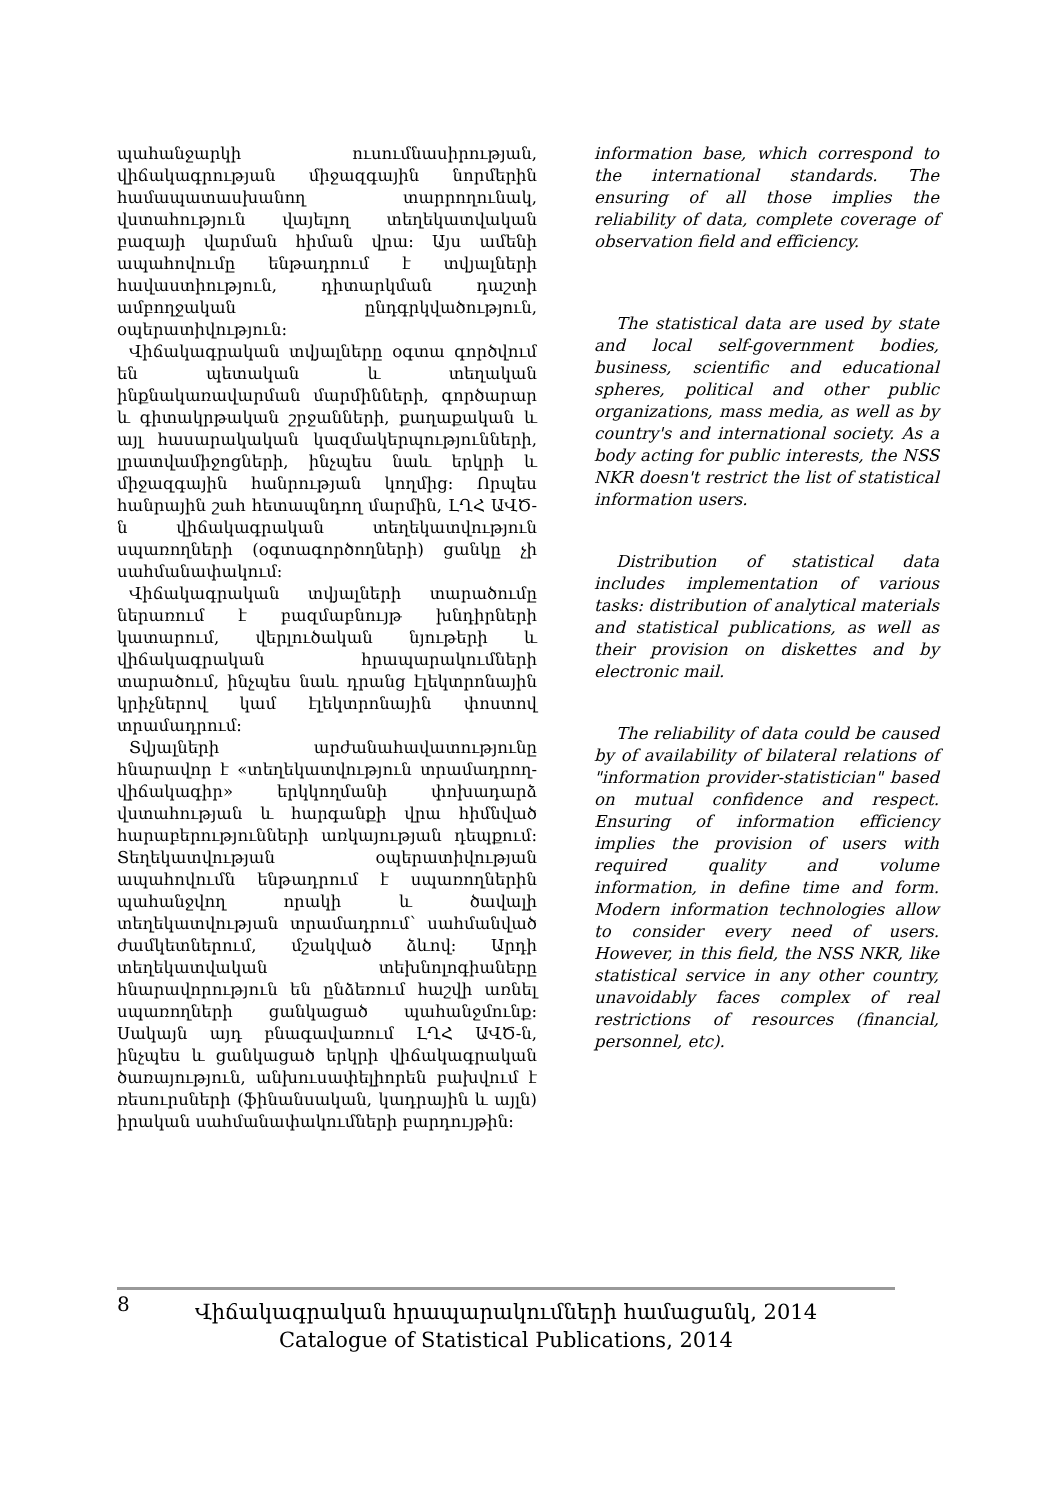պահանջարկի ուսումնասիրության, վիճակագրության միջազգային նորմերին համապատասխանող տարրողունակ, վստահություն վայելող տեղեկատվական բազայի վարման հիման վրա: Այս ամենի ապահովումը ենթադրում է տվյալների հավաստիություն, դիտարկման դաշտի ամբողջական ընդգրկվածություն, օպերատիվություն:
Վիճակագրական տվյալները օգտա գործվում են պետական և տեղական ինքնակառավարման մարմինների, գործարար և գիտակրթական շրջանների, քաղաքական և այլ հասարակական կազմակերպությունների, լրատվամիջոցների, ինչպես նաև երկրի և միջազգային հանրության կողմից: Որպես հանրային շահ հետապնդող մարմին, ԼՂՀ ԱՎԾ-ն վիճակագրական տեղեկատվություն սպառողների (օգտագործողների) ցանկը չի սահմանափակում:
Վիճակագրական տվյալների տարածումը ներառում է բազմաբնույթ խնդիրների կատարում, վերլուծական նյութերի և վիճակագրական հրապարակումների տարածում, ինչպես նաև դրանց էլեկտրոնային կրիչներով կամ էլեկտրոնային փոստով տրամադրում:
Տվյալների արժանահավատությունը հնարավոր է «տեղեկատվություն տրամադրող-վիճակագիր» երկկողմանի փոխադարձ վստահության և հարգանքի վրա հիմնված հարաբերությունների առկայության դեպքում: Տեղեկատվության օպերատիվության ապահովումն ենթադրում է սպառողներին պահանջվող որակի և ծավալի տեղեկատվության տրամադրում՝ սահմանված ժամկետներում, մշակված ձևով: Արդի տեղեկատվական տեխնոլոգիաները հնարավորություն են ընձեռում հաշվի առնել սպառողների ցանկացած պահանջմունք: Սակայն այդ բնագավառում ԼՂՀ ԱՎԾ-ն, ինչպես և ցանկացած երկրի վիճակագրական ծառայություն, անխուսափելիորեն բախվում է ռեսուրսների (ֆինանսական, կադրային և այլն) իրական սահմանափակումների բարդույթին:
information base, which correspond to the international standards. The ensuring of all those implies the reliability of data, complete coverage of observation field and efficiency.
The statistical data are used by state and local self-government bodies, business, scientific and educational spheres, political and other public organizations, mass media, as well as by country's and international society. As a body acting for public interests, the NSS NKR doesn't restrict the list of statistical information users.
Distribution of statistical data includes implementation of various tasks: distribution of analytical materials and statistical publications, as well as their provision on diskettes and by electronic mail.
The reliability of data could be caused by of availability of bilateral relations of "information provider-statistician" based on mutual confidence and respect. Ensuring of information efficiency implies the provision of users with required quality and volume information, in define time and form. Modern information technologies allow to consider every need of users. However, in this field, the NSS NKR, like statistical service in any other country, unavoidably faces complex of real restrictions of resources (financial, personnel, etc).
8
Վիճակագրական հրապարակումների համացանկ, 2014
Catalogue of Statistical Publications, 2014